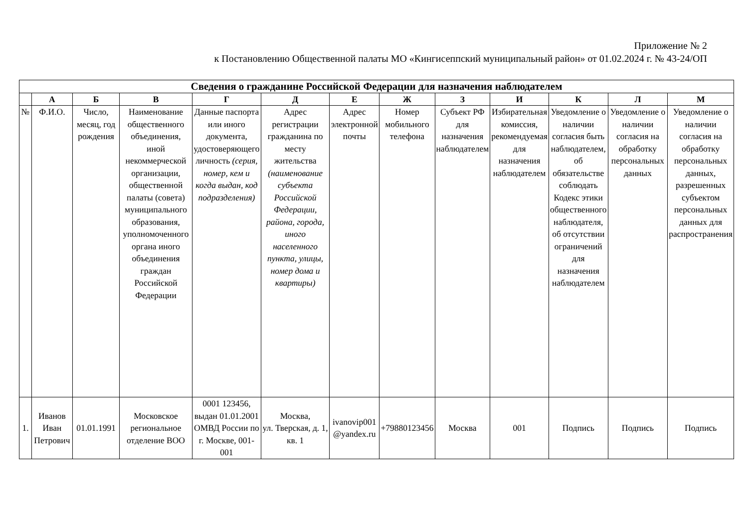Приложение № 2
к Постановлению Общественной палаты МО «Кингисеппский муниципальный район» от 01.02.2024 г. № 43-24/ОП
| Сведения о гражданине Российской Федерации для назначения наблюдателем | | | | | | | | | | | | |
| --- | --- | --- | --- | --- | --- | --- | --- | --- | --- | --- | --- | --- |
| | А | Б | В | Г | Д | Е | Ж | З | И | К | Л | М |
| № | Ф.И.О. | Число, месяц, год рождения | Наименование общественного объединения, иной некоммерческой организации, общественной палаты (совета) муниципального образования, уполномоченного органа иного объединения граждан Российской Федерации | Данные паспорта или иного документа, удостоверяющего личность (серия, номер, кем и когда выдан, код подразделения) | Адрес регистрации гражданина по месту жительства (наименование субъекта Российской Федерации, района, города, иного населенного пункта, улицы, номер дома и квартиры) | Адрес электронной почты | Номер мобильного телефона | Субъект РФ для назначения наблюдателем | Избирательная комиссия, рекомендуемая для назначения наблюдателем | Уведомление о наличии согласия быть наблюдателем, об обязательстве соблюдать Кодекс этики общественного наблюдателя, об отсутствии ограничений для назначения наблюдателем | Уведомление о наличии согласия на обработку персональных данных | Уведомление о наличии согласия на обработку персональных данных, разрешенных субъектом персональных данных для распространения |
| 1. | Иванов Иван Петрович | 01.01.1991 | Московское региональное отделение ВОО | 0001 123456, выдан 01.01.2001 ОМВД России по г. Москве, 001-001 | Москва, ул. Тверская, д. 1, кв. 1 | ivanovip001 @yandex.ru | +79880123456 | Москва | 001 | Подпись | Подпись | Подпись |